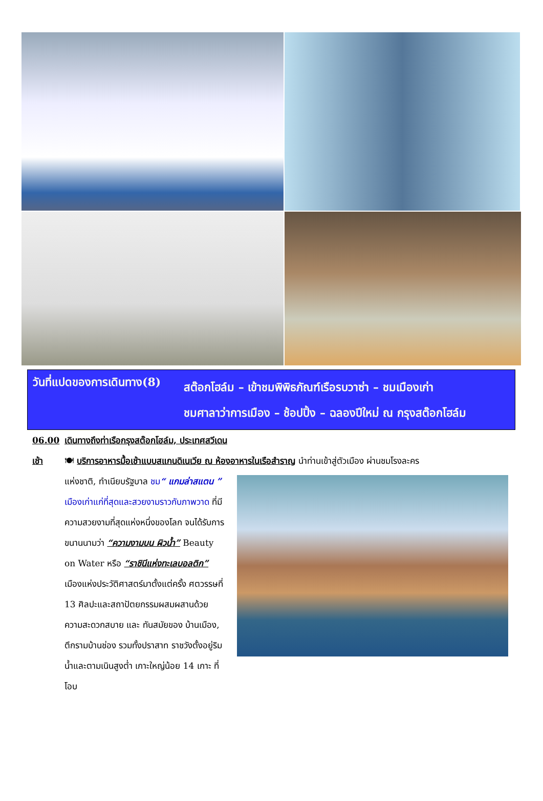วันที่แปดของการเดินทาง(8)
สต๊อกโฮล์ม – เข้าชมพิพิธภัณฑ์เรือรบวาซ่า – ชมเมืองเก่า
ชมศาลาว่าการเมือง – ช้อปปิ้ง – ฉลองปีใหม่ ณ กรุงสต๊อกโฮล์ม
06.00 เดินทางถึงท่าเรือกรุงสต๊อกโฮล์ม, ประเทศสวีเดน
เช้า 🍽 บริการอาหารมื้อเช้าแบบสแกนดิเนเวีย ณ ห้องอาหารในเรือสำราญ นำท่านเข้าสู่ตัวเมือง ผ่านชมโรงละคร
แห่งชาติ, ทำเนียบรัฐบาล ชม“ แกมล่าสแตน ” เมืองเก่าแก่ที่สุดและสวยงามราวกับภาพวาด ที่มีความสวยงามที่สุดแห่งหนึ่งของโลก จนได้รับการขนานนามว่า “ความงามบน ผิวน้ำ” Beauty on Water หรือ “ราชินีแห่งทะเลบอลติก” เมืองแห่งประวัติศาสตร์มาตั้งแต่ครั้ง ศตวรรษที่ 13 ศิลปะและสถาปัตยกรรมผสมผสานด้วย ความสะดวกสบาย และ ทันสมัยของ บ้านเมือง, ตึกรามบ้านช่อง รวมทั้งปราสาท ราชวังตั้งอยู่ริมน้ำและตามเนินสูงต่ำ เกาะใหญ่น้อย 14 เกาะ ที่โอบ